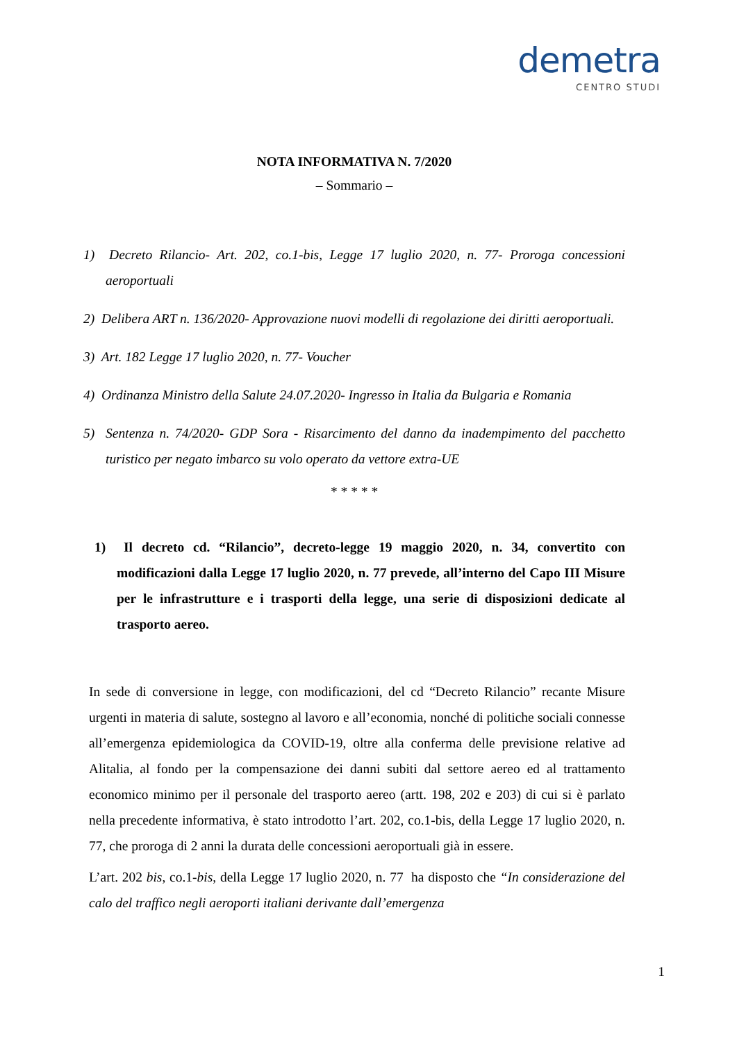demetra
CENTRO STUDI
NOTA INFORMATIVA N. 7/2020
– Sommario –
1) Decreto Rilancio- Art. 202, co.1-bis, Legge 17 luglio 2020, n. 77- Proroga concessioni aeroportuali
2) Delibera ART n. 136/2020- Approvazione nuovi modelli di regolazione dei diritti aeroportuali.
3) Art. 182 Legge 17 luglio 2020, n. 77- Voucher
4) Ordinanza Ministro della Salute 24.07.2020- Ingresso in Italia da Bulgaria e Romania
5) Sentenza n. 74/2020- GDP Sora - Risarcimento del danno da inadempimento del pacchetto turistico per negato imbarco su volo operato da vettore extra-UE
* * * * *
1) Il decreto cd. “Rilancio”, decreto-legge 19 maggio 2020, n. 34, convertito con modificazioni dalla Legge 17 luglio 2020, n. 77 prevede, all’interno del Capo III Misure per le infrastrutture e i trasporti della legge, una serie di disposizioni dedicate al trasporto aereo.
In sede di conversione in legge, con modificazioni, del cd “Decreto Rilancio” recante Misure urgenti in materia di salute, sostegno al lavoro e all’economia, nonché di politiche sociali connesse all’emergenza epidemiologica da COVID-19, oltre alla conferma delle previsione relative ad Alitalia, al fondo per la compensazione dei danni subiti dal settore aereo ed al trattamento economico minimo per il personale del trasporto aereo (artt. 198, 202 e 203) di cui si è parlato nella precedente informativa, è stato introdotto l’art. 202, co.1-bis, della Legge 17 luglio 2020, n. 77, che proroga di 2 anni la durata delle concessioni aeroportuali già in essere.
L’art. 202 bis, co.1-bis, della Legge 17 luglio 2020, n. 77 ha disposto che “In considerazione del calo del traffico negli aeroporti italiani derivante dall’emergenza
1